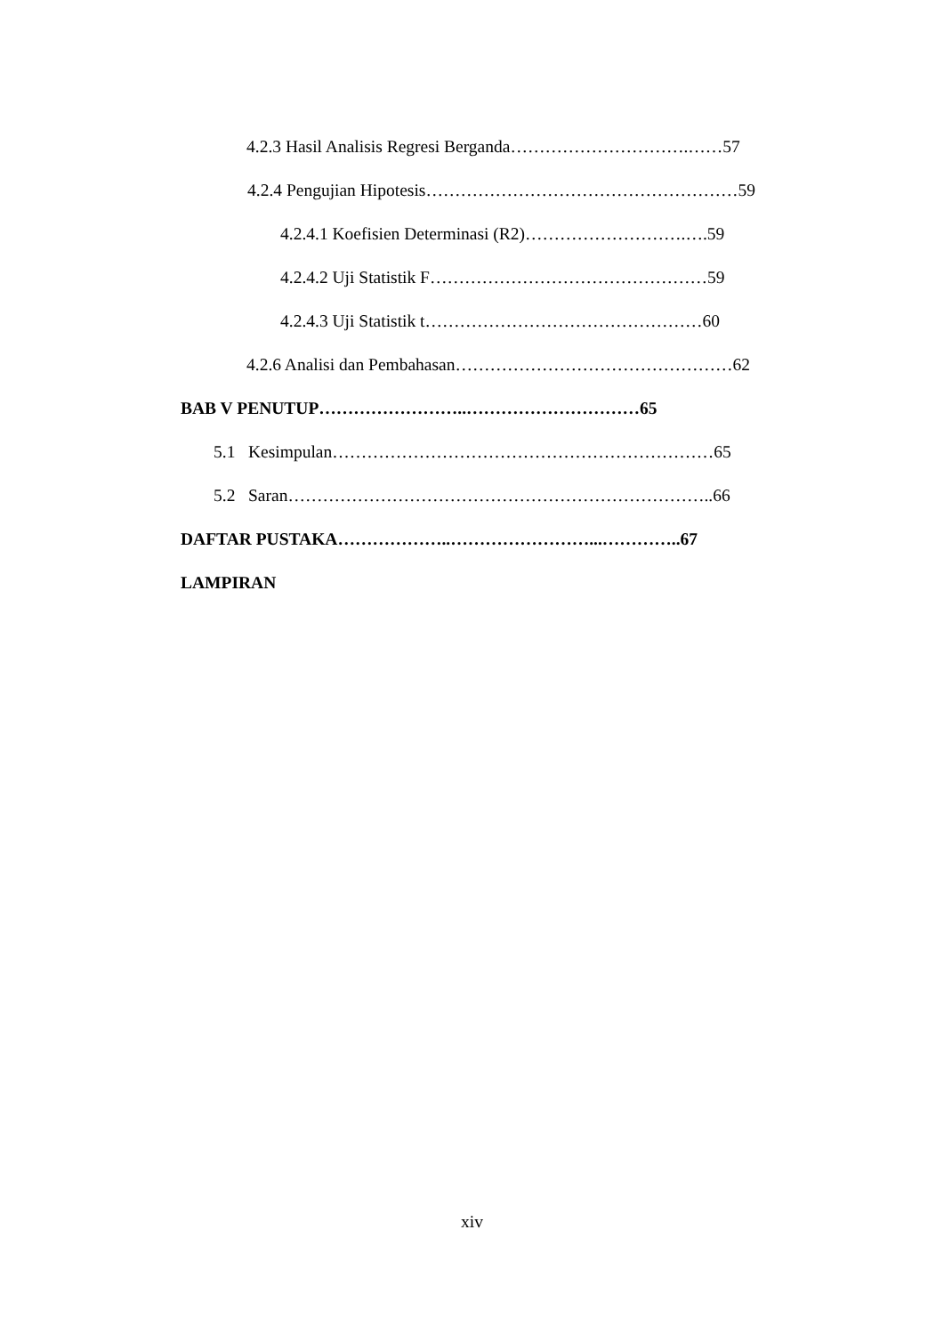4.2.3 Hasil Analisis Regresi Berganda………………………….……57
4.2.4 Pengujian Hipotesis………………………………………………59
4.2.4.1 Koefisien Determinasi (R2)……………………….….59
4.2.4.2 Uji Statistik F…………………………………………59
4.2.4.3 Uji Statistik t…………………………………………60
4.2.6 Analisi dan Pembahasan…………………………………………62
BAB V PENUTUP……………………..…………………………65
5.1 Kesimpulan…………………………………………………………65
5.2 Saran………………………………………………………………..66
DAFTAR PUSTAKA………………..……………………...…………..67
LAMPIRAN
xiv